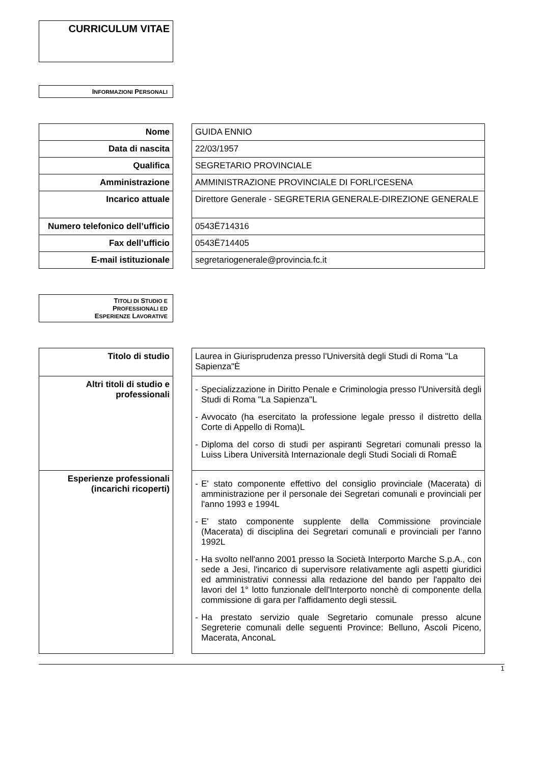CURRICULUM VITAE
INFORMAZIONI PERSONALI
| Nome | | GUIDA ENNIO |
| Data di nascita | | 22/03/1957 |
| Qualifica | | SEGRETARIO PROVINCIALE |
| Amministrazione | | AMMINISTRAZIONE PROVINCIALE DI FORLI'CESENA |
| Incarico attuale | | Direttore Generale - SEGRETERIA GENERALE-DIREZIONE GENERALE |
| Numero telefonico dell’ufficio | | 0543Ë714316 |
| Fax dell’ufficio | | 0543Ë714405 |
| E-mail istituzionale | | segretariogenerale@provincia.fc.it |
TITOLI DI STUDIO E
PROFESSIONALI ED
ESPERIENZE LAVORATIVE
| Titolo di studio | | Laurea in Giurisprudenza presso l'Università degli Studi di Roma "La Sapienza"È |
| Altri titoli di studio e professionali | | - Specializzazione in Diritto Penale e Criminologia presso l'Università degli Studi di Roma "La Sapienza"L - Avvocato (ha esercitato la professione legale presso il distretto della Corte di Appello di Roma)L - Diploma del corso di studi per aspiranti Segretari comunali presso la Luiss Libera Università Internazionale degli Studi Sociali di RomaÈ |
| Esperienze professionali (incarichi ricoperti) | | - E' stato componente effettivo del consiglio provinciale (Macerata) di amministrazione per il personale dei Segretari comunali e provinciali per l'anno 1993 e 1994L - E' stato componente supplente della Commissione provinciale (Macerata) di disciplina dei Segretari comunali e provinciali per l'anno 1992L - Ha svolto nell'anno 2001 presso la Società Interporto Marche S.p.A., con sede a Jesi, l'incarico di supervisore relativamente agli aspetti giuridici ed amministrativi connessi alla redazione del bando per l'appalto dei lavori del 1° lotto funzionale dell'Interporto nonchè di componente della commissione di gara per l'affidamento degli stessiL - Ha prestato servizio quale Segretario comunale presso alcune Segreterie comunali delle seguenti Province: Belluno, Ascoli Piceno, Macerata, AnconaL |
1